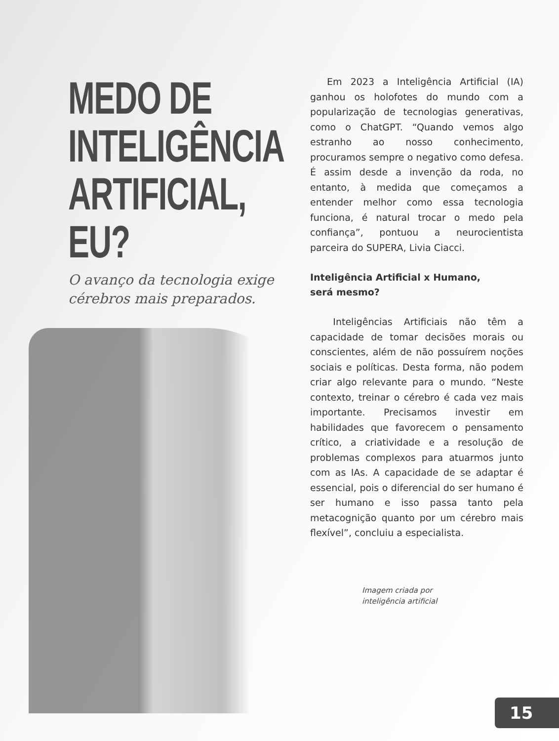MEDO DE
INTELIGÊNCIA
ARTIFICIAL,
EU?
O avanço da tecnologia exige cérebros mais preparados.
Em 2023 a Inteligência Artificial (IA) ganhou os holofotes do mundo com a popularização de tecnologias generativas, como o ChatGPT. “Quando vemos algo estranho ao nosso conhecimento, procuramos sempre o negativo como defesa. É assim desde a invenção da roda, no entanto, à medida que começamos a entender melhor como essa tecnologia funciona, é natural trocar o medo pela confiança”, pontuou a neurocientista parceira do SUPERA, Livia Ciacci.
Inteligência Artificial x Humano,
será mesmo?
Inteligências Artificiais não têm a capacidade de tomar decisões morais ou conscientes, além de não possuírem noções sociais e políticas. Desta forma, não podem criar algo relevante para o mundo. “Neste contexto, treinar o cérebro é cada vez mais importante. Precisamos investir em habilidades que favorecem o pensamento crítico, a criatividade e a resolução de problemas complexos para atuarmos junto com as IAs. A capacidade de se adaptar é essencial, pois o diferencial do ser humano é ser humano e isso passa tanto pela metacognição quanto por um cérebro mais flexível”, concluiu a especialista.
Imagem criada por
inteligência artificial
15